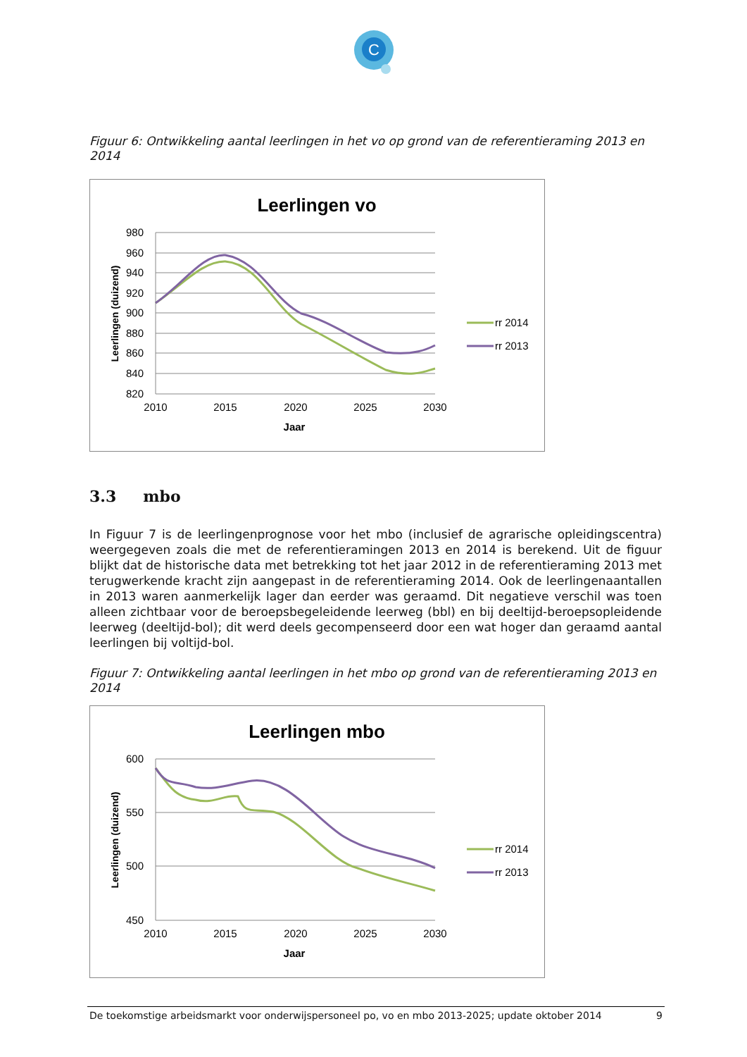C
Figuur 6: Ontwikkeling aantal leerlingen in het vo op grond van de referentieraming 2013 en 2014
Leerlingen vo
980
960
940
920
900
880
860
840
820
2010
2015
2020
2025
2030
Jaar
Leerlingen (duizend)
rr 2014
rr 2013
3.3 mbo
In Figuur 7 is de leerlingenprognose voor het mbo (inclusief de agrarische opleidingscentra) weergegeven zoals die met de referentieramingen 2013 en 2014 is berekend. Uit de figuur blijkt dat de historische data met betrekking tot het jaar 2012 in de referentieraming 2013 met terugwerkende kracht zijn aangepast in de referentieraming 2014. Ook de leerlingenaantallen in 2013 waren aanmerkelijk lager dan eerder was geraamd. Dit negatieve verschil was toen alleen zichtbaar voor de beroepsbegeleidende leerweg (bbl) en bij deeltijd-beroepsopleidende leerweg (deeltijd-bol); dit werd deels gecompenseerd door een wat hoger dan geraamd aantal leerlingen bij voltijd-bol.
Figuur 7: Ontwikkeling aantal leerlingen in het mbo op grond van de referentieraming 2013 en 2014
Leerlingen mbo
600
550
500
450
2010
2015
2020
2025
2030
Jaar
Leerlingen (duizend)
rr 2014
rr 2013
De toekomstige arbeidsmarkt voor onderwijspersoneel po, vo en mbo 2013-2025; update oktober 2014 9